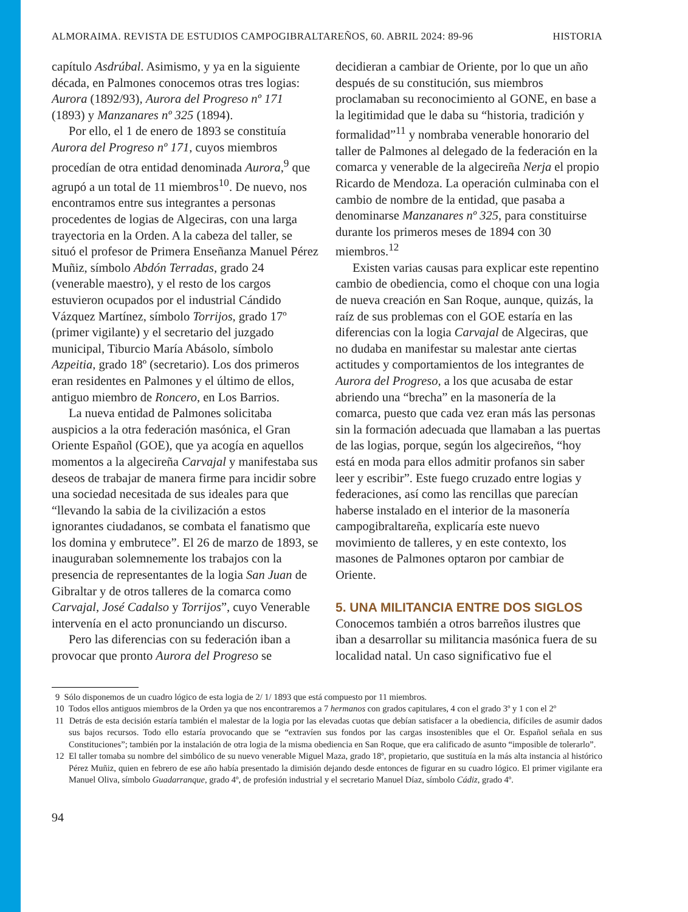ALMORAIMA. REVISTA DE ESTUDIOS CAMPOGIBRALTAREÑOS, 60. ABRIL 2024: 89-96 HISTORIA
capítulo Asdrúbal. Asimismo, y ya en la siguiente década, en Palmones conocemos otras tres logias: Aurora (1892/93), Aurora del Progreso nº 171 (1893) y Manzanares nº 325 (1894).
Por ello, el 1 de enero de 1893 se constituía Aurora del Progreso nº 171, cuyos miembros procedían de otra entidad denominada Aurora,<sup>9</sup> que agrupó a un total de 11 miembros<sup>10</sup>. De nuevo, nos encontramos entre sus integrantes a personas procedentes de logias de Algeciras, con una larga trayectoria en la Orden. A la cabeza del taller, se situó el profesor de Primera Enseñanza Manuel Pérez Muñiz, símbolo Abdón Terradas, grado 24 (venerable maestro), y el resto de los cargos estuvieron ocupados por el industrial Cándido Vázquez Martínez, símbolo Torrijos, grado 17º (primer vigilante) y el secretario del juzgado municipal, Tiburcio María Abásolo, símbolo Azpeitia, grado 18º (secretario). Los dos primeros eran residentes en Palmones y el último de ellos, antiguo miembro de Roncero, en Los Barrios.
La nueva entidad de Palmones solicitaba auspicios a la otra federación masónica, el Gran Oriente Español (GOE), que ya acogía en aquellos momentos a la algecireña Carvajal y manifestaba sus deseos de trabajar de manera firme para incidir sobre una sociedad necesitada de sus ideales para que “llevando la sabia de la civilización a estos ignorantes ciudadanos, se combata el fanatismo que los domina y embrutece”. El 26 de marzo de 1893, se inauguraban solemnemente los trabajos con la presencia de representantes de la logia San Juan de Gibraltar y de otros talleres de la comarca como Carvajal, José Cadalso y Torrijos”, cuyo Venerable intervenía en el acto pronunciando un discurso.
Pero las diferencias con su federación iban a provocar que pronto Aurora del Progreso se
decidieran a cambiar de Oriente, por lo que un año después de su constitución, sus miembros proclamaban su reconocimiento al GONE, en base a la legitimidad que le daba su “historia, tradición y formalidad”<sup>11</sup> y nombraba venerable honorario del taller de Palmones al delegado de la federación en la comarca y venerable de la algecireña Nerja el propio Ricardo de Mendoza. La operación culminaba con el cambio de nombre de la entidad, que pasaba a denominarse Manzanares nº 325, para constituirse durante los primeros meses de 1894 con 30 miembros.<sup>12</sup>
Existen varias causas para explicar este repentino cambio de obediencia, como el choque con una logia de nueva creación en San Roque, aunque, quizás, la raíz de sus problemas con el GOE estaría en las diferencias con la logia Carvajal de Algeciras, que no dudaba en manifestar su malestar ante ciertas actitudes y comportamientos de los integrantes de Aurora del Progreso, a los que acusaba de estar abriendo una “brecha” en la masonería de la comarca, puesto que cada vez eran más las personas sin la formación adecuada que llamaban a las puertas de las logias, porque, según los algecireños, “hoy está en moda para ellos admitir profanos sin saber leer y escribir”. Este fuego cruzado entre logias y federaciones, así como las rencillas que parecían haberse instalado en el interior de la masonería campogibraltareña, explicaría este nuevo movimiento de talleres, y en este contexto, los masones de Palmones optaron por cambiar de Oriente.
5. UNA MILITANCIA ENTRE DOS SIGLOS
Conocemos también a otros barreños ilustres que iban a desarrollar su militancia masónica fuera de su localidad natal. Un caso significativo fue el
9 Sólo disponemos de un cuadro lógico de esta logia de 2/ 1/ 1893 que está compuesto por 11 miembros.
10 Todos ellos antiguos miembros de la Orden ya que nos encontraremos a 7 hermanos con grados capitulares, 4 con el grado 3º y 1 con el 2º
11 Detrás de esta decisión estaría también el malestar de la logia por las elevadas cuotas que debían satisfacer a la obediencia, difíciles de asumir dados sus bajos recursos. Todo ello estaría provocando que se “extravíen sus fondos por las cargas insostenibles que el Or. Español señala en sus Constituciones”; también por la instalación de otra logia de la misma obediencia en San Roque, que era calificado de asunto “imposible de tolerarlo”.
12 El taller tomaba su nombre del simbólico de su nuevo venerable Miguel Maza, grado 18º, propietario, que sustituía en la más alta instancia al histórico Pérez Muñiz, quien en febrero de ese año había presentado la dimisión dejando desde entonces de figurar en su cuadro lógico. El primer vigilante era Manuel Oliva, símbolo Guadarranque, grado 4º, de profesión industrial y el secretario Manuel Díaz, símbolo Cádiz, grado 4º.
94